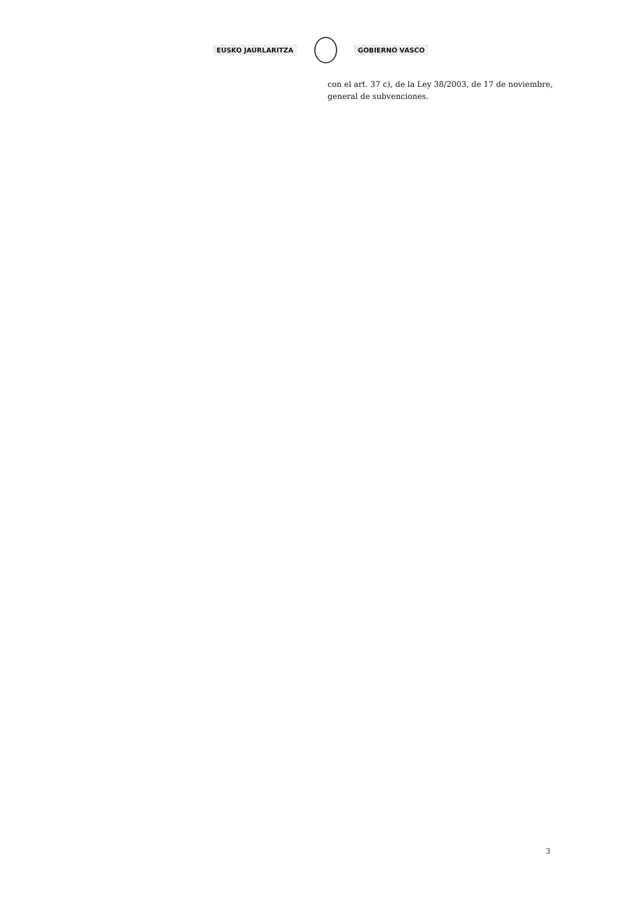EUSKO JAURLARITZA GOBIERNO VASCO
con el art. 37 c), de la Ley 38/2003, de 17 de noviembre, general de subvenciones.
3